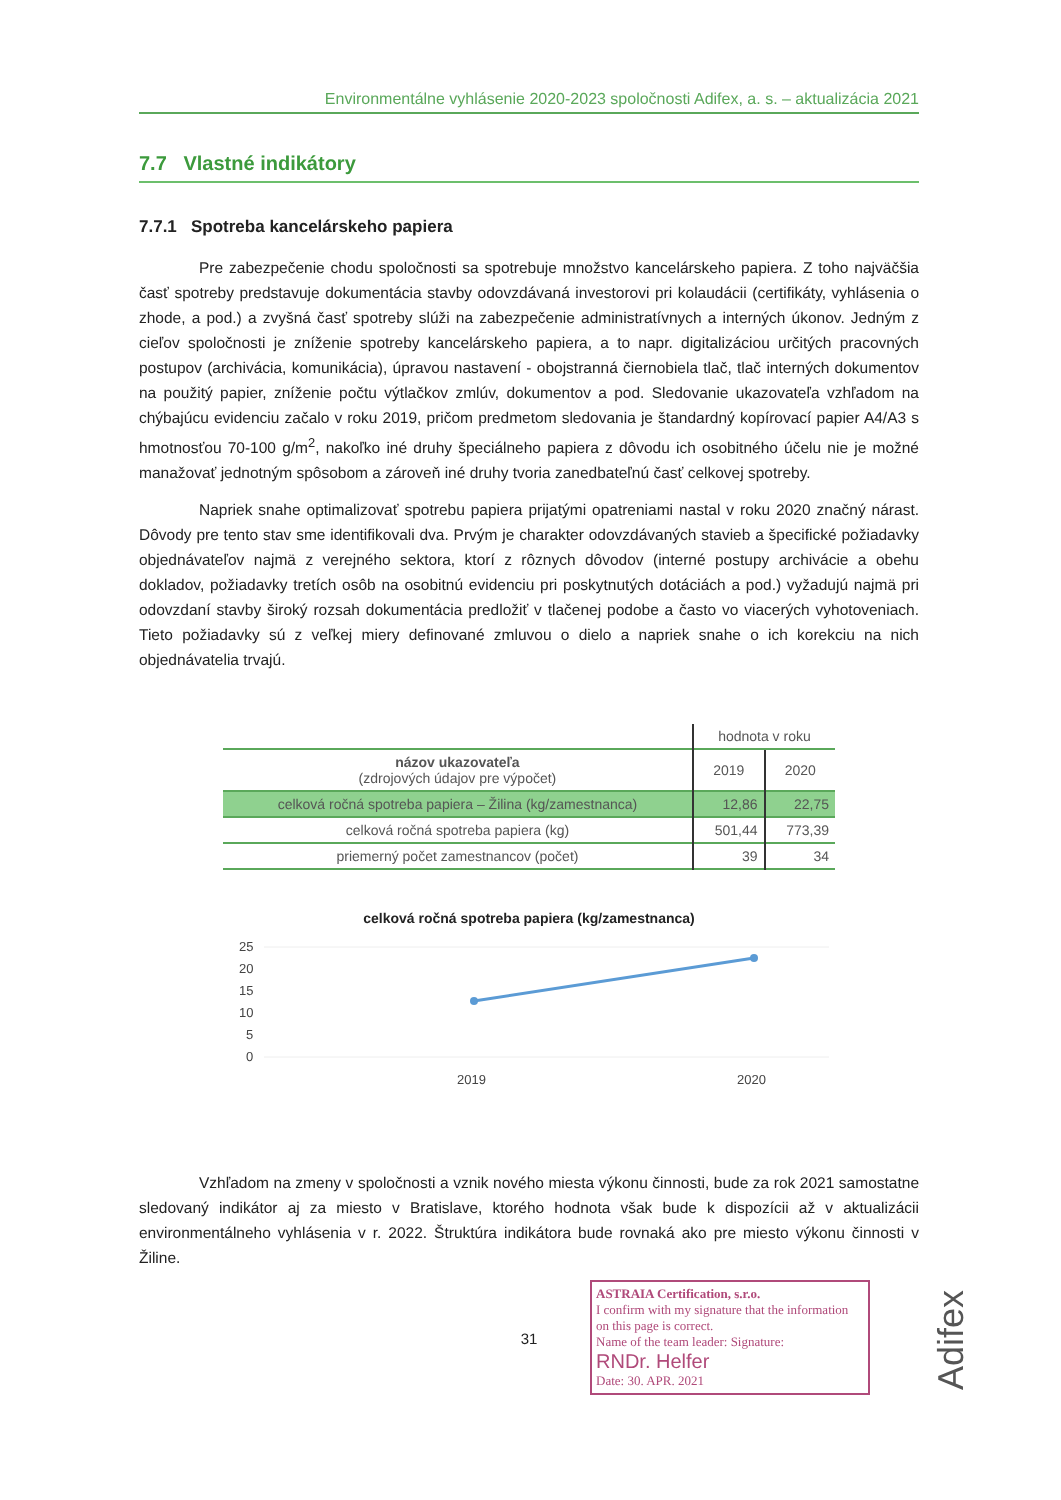Environmentálne vyhlásenie 2020-2023 spoločnosti Adifex, a. s. – aktualizácia 2021
7.7 Vlastné indikátory
7.7.1 Spotreba kancelárskeho papiera
Pre zabezpečenie chodu spoločnosti sa spotrebuje množstvo kancelárskeho papiera. Z toho najväčšia časť spotreby predstavuje dokumentácia stavby odovzdávaná investorovi pri kolaudácii (certifikáty, vyhlásenia o zhode, a pod.) a zvyšná časť spotreby slúži na zabezpečenie administratívnych a interných úkonov. Jedným z cieľov spoločnosti je zníženie spotreby kancelárskeho papiera, a to napr. digitalizáciou určitých pracovných postupov (archivácia, komunikácia), úpravou nastavení - obojstranná čiernobiela tlač, tlač interných dokumentov na použitý papier, zníženie počtu výtlačkov zmlúv, dokumentov a pod. Sledovanie ukazovateľa vzhľadom na chýbajúcu evidenciu začalo v roku 2019, pričom predmetom sledovania je štandardný kopírovací papier A4/A3 s hmotnosťou 70-100 g/m<sup>2</sup>, nakoľko iné druhy špeciálneho papiera z dôvodu ich osobitného účelu nie je možné manažovať jednotným spôsobom a zároveň iné druhy tvoria zanedbateľnú časť celkovej spotreby.
Napriek snahe optimalizovať spotrebu papiera prijatými opatreniami nastal v roku 2020 značný nárast. Dôvody pre tento stav sme identifikovali dva. Prvým je charakter odovzdávaných stavieb a špecifické požiadavky objednávateľov najmä z verejného sektora, ktorí z rôznych dôvodov (interné postupy archivácie a obehu dokladov, požiadavky tretích osôb na osobitnú evidenciu pri poskytnutých dotáciách a pod.) vyžadujú najmä pri odovzdaní stavby široký rozsah dokumentácia predložiť v tlačenej podobe a často vo viacerých vyhotoveniach. Tieto požiadavky sú z veľkej miery definované zmluvou o dielo a napriek snahe o ich korekciu na nich objednávatelia trvajú.
| | hodnota v roku | |
| --- | --- | --- |
| názov ukazovateľa (zdrojových údajov pre výpočet) | 2019 | 2020 |
| celková ročná spotreba papiera – Žilina (kg/zamestnanca) | 12,86 | 22,75 |
| celková ročná spotreba papiera (kg) | 501,44 | 773,39 |
| priemerný počet zamestnancov (počet) | 39 | 34 |
celková ročná spotreba papiera (kg/zamestnanca)
25
20
15
10
5
0
2019
2020
Vzhľadom na zmeny v spoločnosti a vznik nového miesta výkonu činnosti, bude za rok 2021 samostatne sledovaný indikátor aj za miesto v Bratislave, ktorého hodnota však bude k dispozícii až v aktualizácii environmentálneho vyhlásenia v r. 2022. Štruktúra indikátora bude rovnaká ako pre miesto výkonu činnosti v Žiline.
31
ASTRAIA Certification, s.r.o.
I confirm with my signature that the information on this page is correct.
Name of the team leader: Signature:
RNDr. Helfer
Date: 30. APR. 2021
Adifex